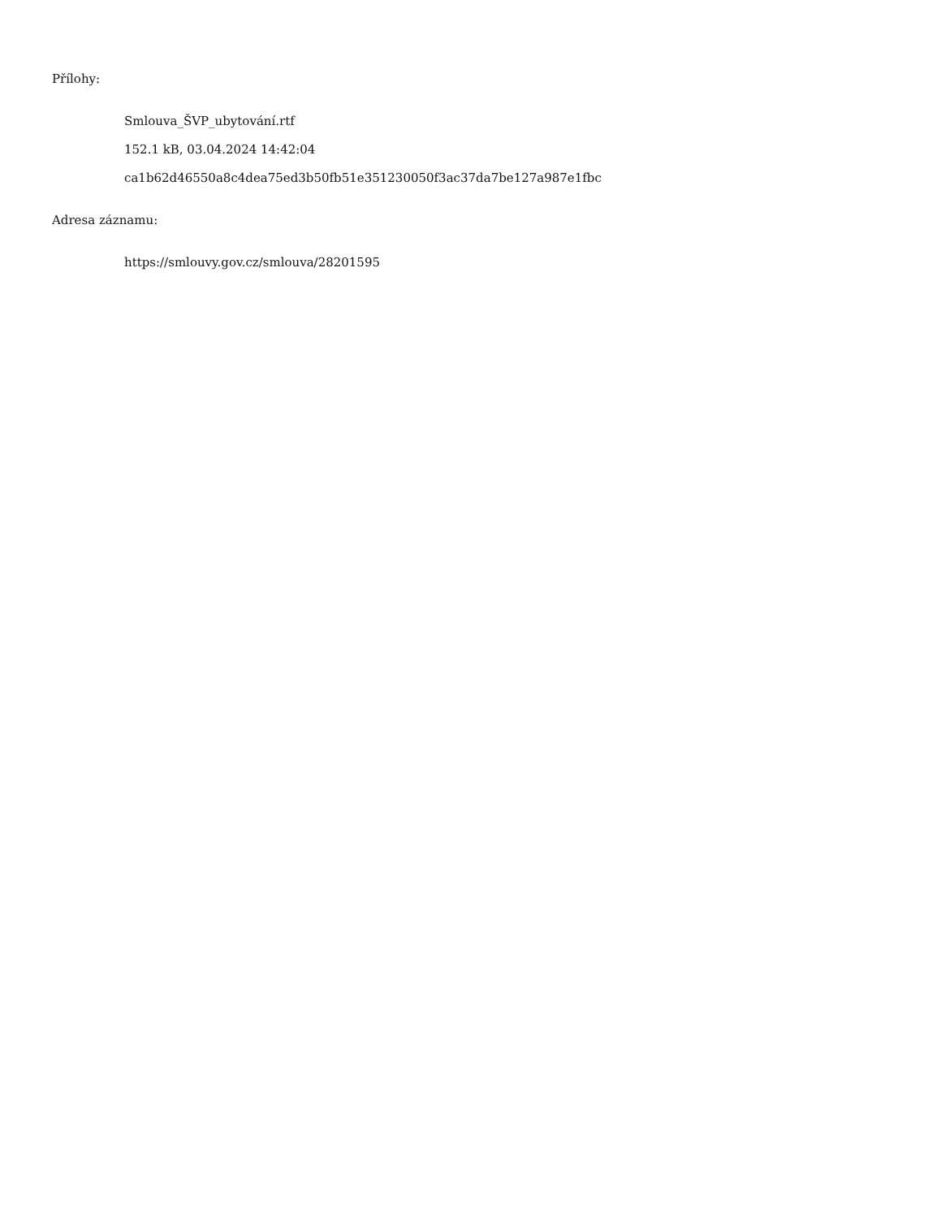Přílohy:
Smlouva_ŠVP_ubytování.rtf
152.1 kB, 03.04.2024 14:42:04
ca1b62d46550a8c4dea75ed3b50fb51e351230050f3ac37da7be127a987e1fbc
Adresa záznamu:
https://smlouvy.gov.cz/smlouva/28201595